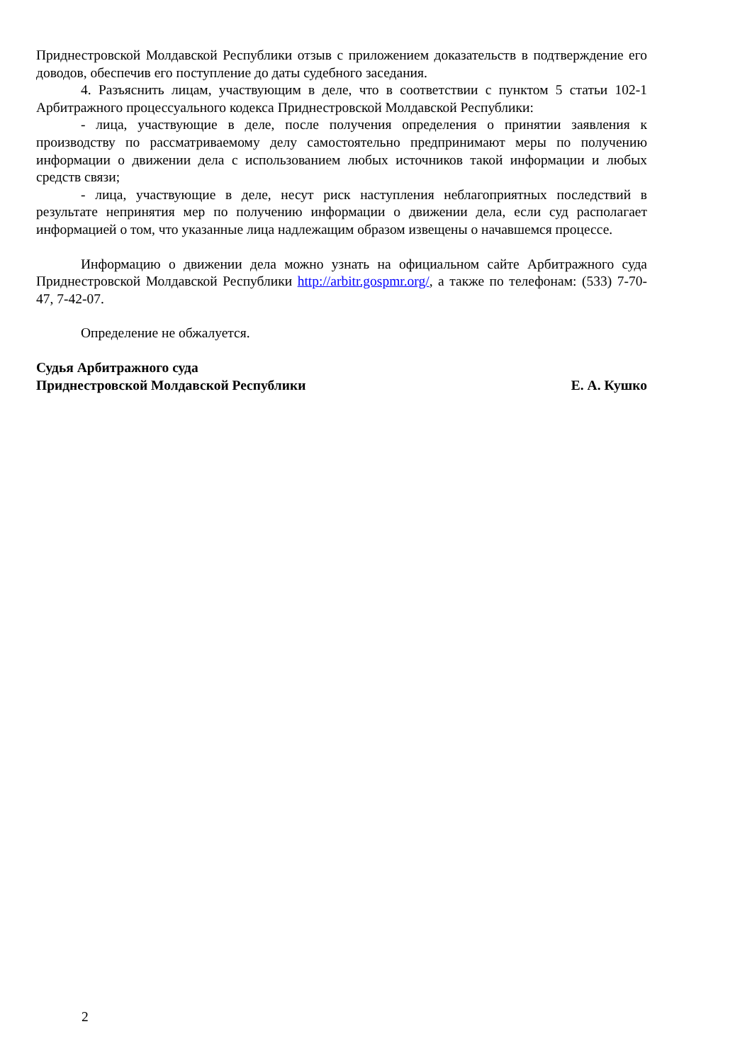Приднестровской Молдавской Республики отзыв с приложением доказательств в подтверждение его доводов, обеспечив его поступление до даты судебного заседания.
4. Разъяснить лицам, участвующим в деле, что в соответствии с пунктом 5 статьи 102-1 Арбитражного процессуального кодекса Приднестровской Молдавской Республики:
- лица, участвующие в деле, после получения определения о принятии заявления к производству по рассматриваемому делу самостоятельно предпринимают меры по получению информации о движении дела с использованием любых источников такой информации и любых средств связи;
- лица, участвующие в деле, несут риск наступления неблагоприятных последствий в результате непринятия мер по получению информации о движении дела, если суд располагает информацией о том, что указанные лица надлежащим образом извещены о начавшемся процессе.
Информацию о движении дела можно узнать на официальном сайте Арбитражного суда Приднестровской Молдавской Республики http://arbitr.gospmr.org/, а также по телефонам: (533) 7-70-47, 7-42-07.
Определение не обжалуется.
Судья Арбитражного суда
Приднестровской Молдавской Республики
Е. А. Кушко
2